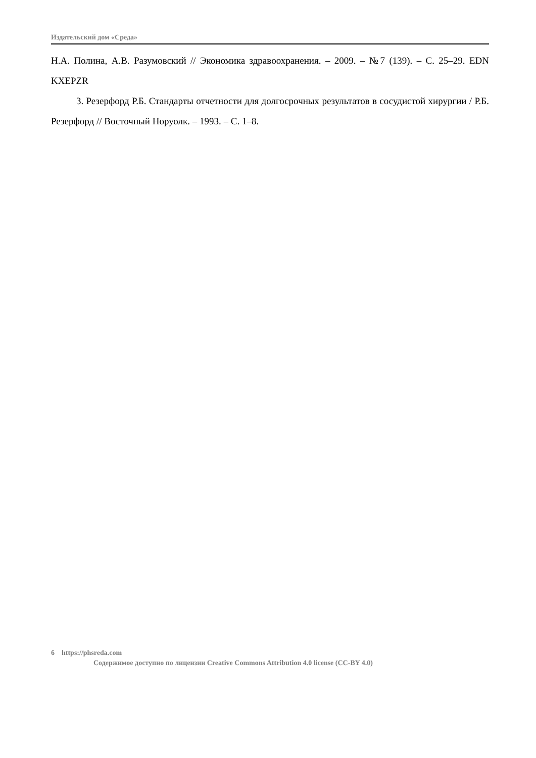Издательский дом «Среда»
Н.А. Полина, А.В. Разумовский // Экономика здравоохранения. – 2009. – №7 (139). – С. 25–29. EDN KXEPZR
3. Резерфорд Р.Б. Стандарты отчетности для долгосрочных результатов в сосудистой хирургии / Р.Б. Резерфорд // Восточный Норуолк. – 1993. – С. 1–8.
6 https://phsreda.com
Содержимое доступно по лицензии Creative Commons Attribution 4.0 license (CC-BY 4.0)